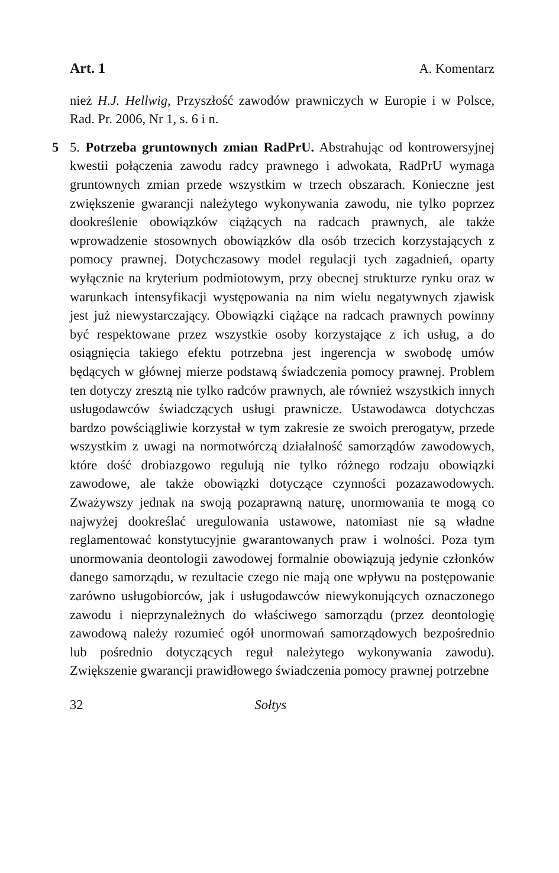Art. 1 A. Komentarz
nież H.J. Hellwig, Przyszłość zawodów prawniczych w Europie i w Polsce, Rad. Pr. 2006, Nr 1, s. 6 i n.
5 5. Potrzeba gruntownych zmian RadPrU. Abstrahując od kontrowersyjnej kwestii połączenia zawodu radcy prawnego i adwokata, RadPrU wymaga gruntownych zmian przede wszystkim w trzech obszarach. Konieczne jest zwiększenie gwarancji należytego wykonywania zawodu, nie tylko poprzez dookreślenie obowiązków ciążących na radcach prawnych, ale także wprowadzenie stosownych obowiązków dla osób trzecich korzystających z pomocy prawnej. Dotychczasowy model regulacji tych zagadnień, oparty wyłącznie na kryterium podmiotowym, przy obecnej strukturze rynku oraz w warunkach intensyfikacji występowania na nim wielu negatywnych zjawisk jest już niewystarczający. Obowiązki ciążące na radcach prawnych powinny być respektowane przez wszystkie osoby korzystające z ich usług, a do osiągnięcia takiego efektu potrzebna jest ingerencja w swobodę umów będących w głównej mierze podstawą świadczenia pomocy prawnej. Problem ten dotyczy zresztą nie tylko radców prawnych, ale również wszystkich innych usługodawców świadczących usługi prawnicze. Ustawodawca dotychczas bardzo powściągliwie korzystał w tym zakresie ze swoich prerogatyw, przede wszystkim z uwagi na normotwórczą działalność samorządów zawodowych, które dość drobiazgowo regulują nie tylko różnego rodzaju obowiązki zawodowe, ale także obowiązki dotyczące czynności pozazawodowych. Zważywszy jednak na swoją pozaprawną naturę, unormowania te mogą co najwyżej dookreślać uregulowania ustawowe, natomiast nie są władne reglamentować konstytucyjnie gwarantowanych praw i wolności. Poza tym unormowania deontologii zawodowej formalnie obowiązują jedynie członków danego samorządu, w rezultacie czego nie mają one wpływu na postępowanie zarówno usługobiorców, jak i usługodawców niewykonujących oznaczonego zawodu i nieprzynależnych do właściwego samorządu (przez deontologię zawodową należy rozumieć ogół unormowań samorządowych bezpośrednio lub pośrednio dotyczących reguł należytego wykonywania zawodu). Zwiększenie gwarancji prawidłowego świadczenia pomocy prawnej potrzebne
32 Sołtys